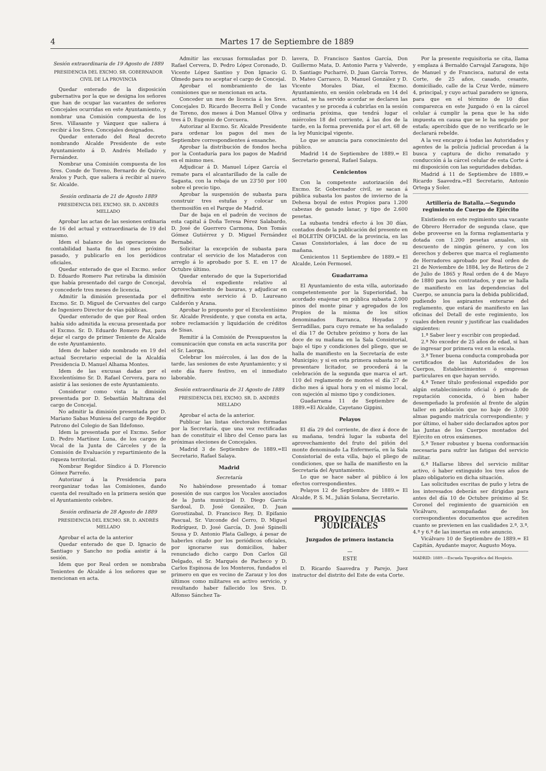4 Martes 17 de Septiembre de 1889
Sesión extraordinaria de 19 Agosto de 1889
PRESIDENCIA DEL EXCMO. SR. GOBERNADOR CIVIL DE LA PROVINCIA
Quedar enterado de la disposición gubernativa por la que se designa los señores que han de ocupar las vacantes de señores Concejales ocurridas en este Ayuntamiento, y nombrar una Comisión compuesta de los Sres. Villasante y Vázquez que saliera á recibir á los Sres. Concejales designados.
Quedar enterado del Real decreto nombrando Alcalde Presidente de este Ayuntamiento á D. Andrés Mellado y Fernández.
Nombrar una Comisión compuesta de los Sres. Conde de Toreno, Bernardo de Quirós, Avalos y Puch, que saliera á recibir al nuevo Sr. Alcalde.
Sesión ordinaria de 21 de Agosto 1889
PRESIDENCIA DEL EXCMO. SR. D. ANDRÉS MELLADO
Aprobar las actas de las sesiones ordinaria de 16 del actual y extraordinaria de 19 del mismo.
Idem el balance de las operaciones de contabilidad hasta fin del mes próximo pasado, y publicarlo en los periódicos oficiales.
Quedar enterado de que el Excmo. señor D. Eduardo Romero Paz retiraba la dimisión que había presentado del cargo de Concejal, y concederle tres meses de licencia.
Admitir la dimisión presentada por el Excmo. Sr. D. Miguel de Cervantes del cargo de Ingeniero Director de vías públicas.
Quedar enterado de que por Real orden había sido admitida la excusa presentada por el Excmo. Sr. D. Eduardo Romero Paz, para dejar el cargo de primer Teniente de Alcalde de este Ayuntamiento.
Idem de haber sido nombrado en 19 del actual Secretario especial de la Alcaldía Presidencia D. Manuel Alhama Montes.
Idem de las excusas dadas por el Excelentísimo Sr. D. Rafael Cervera, para no asistir á las sesiones de este Ayuntamiento.
Considerar como vista la dimisión presentada por D. Sebastián Maltrana del cargo de Concejal.
No admitir la dimisión presentada por D. Mariano Sabas Muniesa del cargo de Regidor Patrono del Colegio de San Ildefonso.
Idem la presentada por el Excmo. Señor D. Pedro Martínez Luna, de los cargos de Vocal de la Junta de Cárceles y de la Comisión de Evaluación y repartimiento de la riqueza territorial.
Nombrar Regidor Síndico á D. Florencio Gómez Parreño.
Autorizar á la Presidencia para reorganizar todas las Comisiones, dando cuenta del resultado en la primera sesión que el Ayuntamiento celebre.
Sesión ordinaria de 28 Agosto de 1889
PRESIDENCIA DEL EXCMO. SR. D. ANDRÉS MELLADO
Aprobar el acta de la anterior
Quedar enterado de que D. Ignacio de Santiago y Sancho no podía asistir á la sesión.
Idem que por Real orden se nombraba Tenientes de Alcalde á los señores que se mencionan en acta.
Admitir las excusas formuladas por D. Rafael Cervera, D. Pedro López Coronado, D. Vicente López Santiso y Don Ignacio G. Olmedo para no aceptar el cargo de Concejal.
Aprobar el nombramiento de las comisiones que se mencionan en acta.
Conceder un mes de licencia á los Sres. Concejales D. Ricardo Becerra Bell y Conde de Toreno, dos meses á Don Manuel Oliva y tres á D. Eugenio de Corcuera.
Autorizar al Excmo. Sr. Alcalde Presidente para ordenar los pagos del mes de Septiembre correspondientes á ensanche.
Aprobar la distribución de fondos hecha por la Contaduría para los pagos de Madrid en el mismo mes.
Adjudicar á D. Manuel López García el remate para el alcantarillado de la calle de Sagasta, con la rebaja de un 23'50 por 100 sobre el precio tipo.
Aprobar la suspensión de subasta para construir tres estufas y colocar un thermosifón en el Parque de Madrid.
Dar de baja en el padrón de vecinos de esta capital á Doña Teresa Pérez Salabardo, D. José de Guerrero Carmona, Don Tomás Gómez Gutiérrez y D. Miguel Fernández Bernabé.
Solicitar la excepción de subasta para contratar el servicio de los Mataderos con arreglo á lo aprobado por S. E. en 17 de Octubre último.
Quedar enterado de que la Superioridad devolvía el expediente relativo al aprovechamiento de basuras, y adjudicar en definitiva este servicio á D. Laureano Calderón y Arana.
Aprobar lo propuesto por el Excelentísimo Sr. Alcalde Presidente, y que consta en acta, sobre reclamación y liquidación de créditos de Sisas.
Remitir á la Comisión de Presupuestos la comunicación que consta en acta suscrita por el Sr. Laorga.
Celebrar los miércoles, á las dos de la tarde, las sesiones de este Ayuntamiento; y si este día fuere festivo, en el inmediato laborable.
Sesión extraordinaria de 31 Agosto de 1889
PRESIDENCIA DEL EXCMO. SR. D. ANDRÉS MELLADO
Aprobar el acta de la anterior.
Publicar las listas electorales formadas por la Secretaría, que una vez rectificadas han de constituir el libro del Censo para las próximas eleciones de Concejales.
Madrid 3 de Septiembre de 1889.=El Secretario, Rafael Salaya.
Madrid
Secretaría
No habiéndose presentado á tomar posesión de sus cargos los Vocales asociados de la Junta municipal D. Diego García Sardoal, D. José González, D. Juan Gorostizabal, D. Francisco Rey, D. Epifanio Pascual, Sr. Vizconde del Cerro, D. Miguel Rodríguez, D. José García, D. José Spinelli Sousa y D. Antonio Plata Gallego, á pesar de haberles citado por los periódicos oficiales, por ignorarse sus domicilios, haber renunciado dicho cargo Don Carlos Gil Delgado, el Sr. Marqués de Pacheco y D. Carlos Espinosa de los Monteros, fundados el primero en que es vecino de Zarauz y los dos últimos como militares en activo servicio, y resultando haber fallecido los Sres. D. Alfonso Sánchez Ta-
lavera, D. Francisco Santos García, Don Guillermo Mata, D. Antonio Parra y Valverde, D. Santiago Pucharré, D. Juan García Torres, D. Mateo Carrasco, D. Manuel González y D. Vicente Morales Díaz, el Excmo. Ayuntamiento, en sesión celebrada en 14 del actual, se ha servido acordar se declaren las vacantes y se proceda á cubrirlas en la sesión ordinaria próxima, que tendrá lugar el miércoles 18 del corriente, á las dos de la tarde, en la forma prevenida por el art. 68 de la ley Municipal vigente.
Lo que se anuncia para conocimiento del público.
Madrid 14 de Septiembre de 1889.= El Secretario general, Rafael Salaya.
Cenicientos
Con la competente autorización del Excmo. Sr. Gobernador civil, se sacan á pública subasta los pastos de invierno de la Dehesa boyal de estos Propios para 1.200 cabezas de ganado lanar, y tipo de 2.600 pesetas.
La subasta tendrá efecto á los 30 días, contados desde la publicación del presente en el BOLETÍN OFICIAL de la provincia, en las Casas Consistoriales, á las doce de su mañana.
Cenicientos 11 Septiembre de 1889.= El Alcalde, León Fermosel.
Guadarrama
El Ayuntamiento de esta villa, autorizado competentemente por la Superioridad, ha acordado enajenar en pública subasta 2.000 pinos del monte pinar y agregados de los Propios de la misma de los sitios denominados Barranca, Hoyadas y Serradillas, para cuyo remate se ha señalado el día 17 de Octubre próximo y hora de las doce de su mañana en la Sala Consistorial, bajo el tipo y condiciones del pliego, que se halla de manifiesto en la Secretaría de este Municipio; y si en esta primera subasta no se presentare licitador, se procederá á la celebración de la segunda que marca el art. 110 del reglamento de montes el día 27 de dicho mes á igual hora y en el mismo local, con sujeción al mismo tipo y condiciones.
Guadarrama 11 de Septiembre de 1889.=El Alcalde, Cayetano Gippini.
Pelayos
El día 29 del corriente, de diez á doce de su mañana, tendrá lugar la subasta del aprovechamiento del fruto del piñón del monte denominado La Enfermería, en la Sala Consistorial de esta villa, bajo el pliego de condiciones, que se halla de manifiesto en la Secretaría del Ayuntamiento.
Lo que se hace saber al público á los efectos correspondientes.
Pelayos 12 de Septiembre de 1889.= El Alcalde, P. S. M., Julián Solana, Secretario.
PROVIDENCIAS JUDICIALES
Juzgados de primera instancia
—
ESTE
D. Ricardo Saavedra y Parejo, Juez instructor del distrito del Este de esta Corte.
Por la presente requisitoria se cita, llama y emplaza á Bernaldo Carvajal Zaragoza, hijo de Manuel y de Francisca, natural de esta Corte, de 25 años, casado, cesante, domiciliado, calle de la Cruz Verde, número 4, principal, y cuyo actual paradero se ignora, para que en el término de 10 días comparezca en este Juzgado ó en la cárcel celular á cumplir la pena que le ha sido impuesta en causa que se le ha seguido por estafa; apercibido que de no verificarlo se le declarará rebelde.
A la vez encargo á todas las Autoridades y agentes de la policía judicial procedan á la busca y captura de dicho rematado y conducción á la cárcel celular de esta Corte á mi disposición con las seguridades debidas.
Madrid á 11 de Septiembre de 1889.= Ricardo Saavedra.=El Secretario, Antonio Ortega y Soler.
Artillería de Batalla.—Segundo regimiento de Cuerpo de Ejército
Existiendo en este regimiento una vacante de Obrero Herrador de segunda clase, que debe proveerse en la forma reglamentaria y dotada con 1.200 pesetas anuales, sin descuento de ningún género, y con los derechos y deberes que marca el reglamento de Herradores aprobado por Real orden de 21 de Noviembre de 1884, ley de Retiros de 2 de Julio de 1865 y Real orden de 4 de Mayo de 1880 para los contratados, y que se halla de manifiesto en las dependencias del Cuerpo, se anuncia para la debida publicidad, pudiendo los aspirantes enterarse del reglamento, que estará de manifiesto en las oficinas del Detall de este regimiento, los cuales deben reunir y justificar las cualidades siguientes:
1.ª Saber leer y escribir con propiedad.
2.ª No exceder de 25 años de edad, si han de ingresar por primera vez en la escala.
3.ª Tener buena conducta comprobada por certificados de las Autoridades de los Cuerpos, Establecimientos ó empresas particulares en que hayan servido.
4.ª Tener título profesional expedido por algún establecimiento oficial ó privado de reputación conocida, ó bien haber desempeñado la profesión al frente de algún taller en población que no baje de 3.000 almas pagando matrícula correspondiente; y por último, el haber sido declarados aptos por las Juntas de los Cuerpos montados del Ejército en otros exámenes.
5.ª Tener robustez y buena conformación necesaria para sufrir las fatigas del servicio militar.
6.ª Hallarse libres del servicio militar activo, ó haber extinguido los tres años de plazo obligatorio en dicha situación.
Las solicitudes escritas de puño y letra de los interesados deberán ser dirigidas para antes del día 10 de Octubre próximo al Sr. Coronel del regimiento de guarnición en Vicálvaro, acompañadas de los correspondientes documentos que acrediten cuanto se previenen en las cualidades 2.ª, 3.ª, 4.ª y 6.ª de las insertas en este anuncio.
Vicálvaro 10 de Septiembre de 1889.= El Capitán, Ayudante mayor, Augusto Moya.
MADRID: 1889.—Escuela Tipográfica del Hospicio.